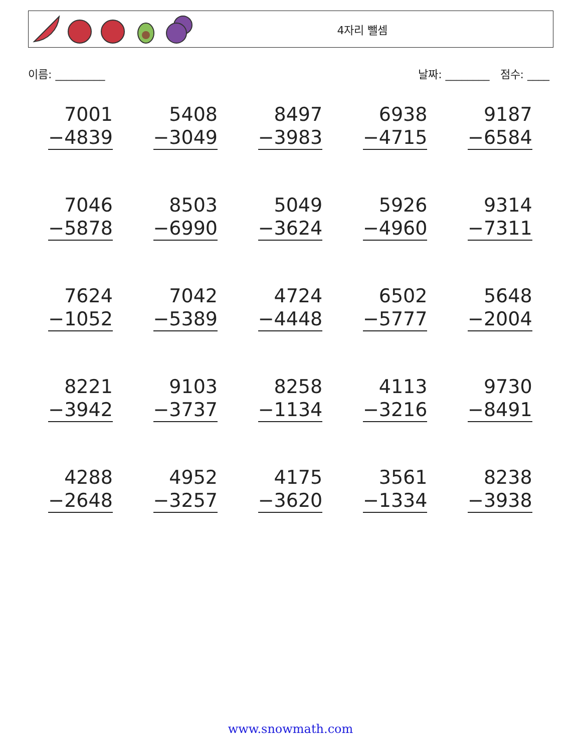4자리 뺄셈
이름: _________ 날짜: ________ 점수: ____
| 7001 −4839 | 5408 −3049 | 8497 −3983 | 6938 −4715 | 9187 −6584 |
| 7046 −5878 | 8503 −6990 | 5049 −3624 | 5926 −4960 | 9314 −7311 |
| 7624 −1052 | 7042 −5389 | 4724 −4448 | 6502 −5777 | 5648 −2004 |
| 8221 −3942 | 9103 −3737 | 8258 −1134 | 4113 −3216 | 9730 −8491 |
| 4288 −2648 | 4952 −3257 | 4175 −3620 | 3561 −1334 | 8238 −3938 |
www.snowmath.com